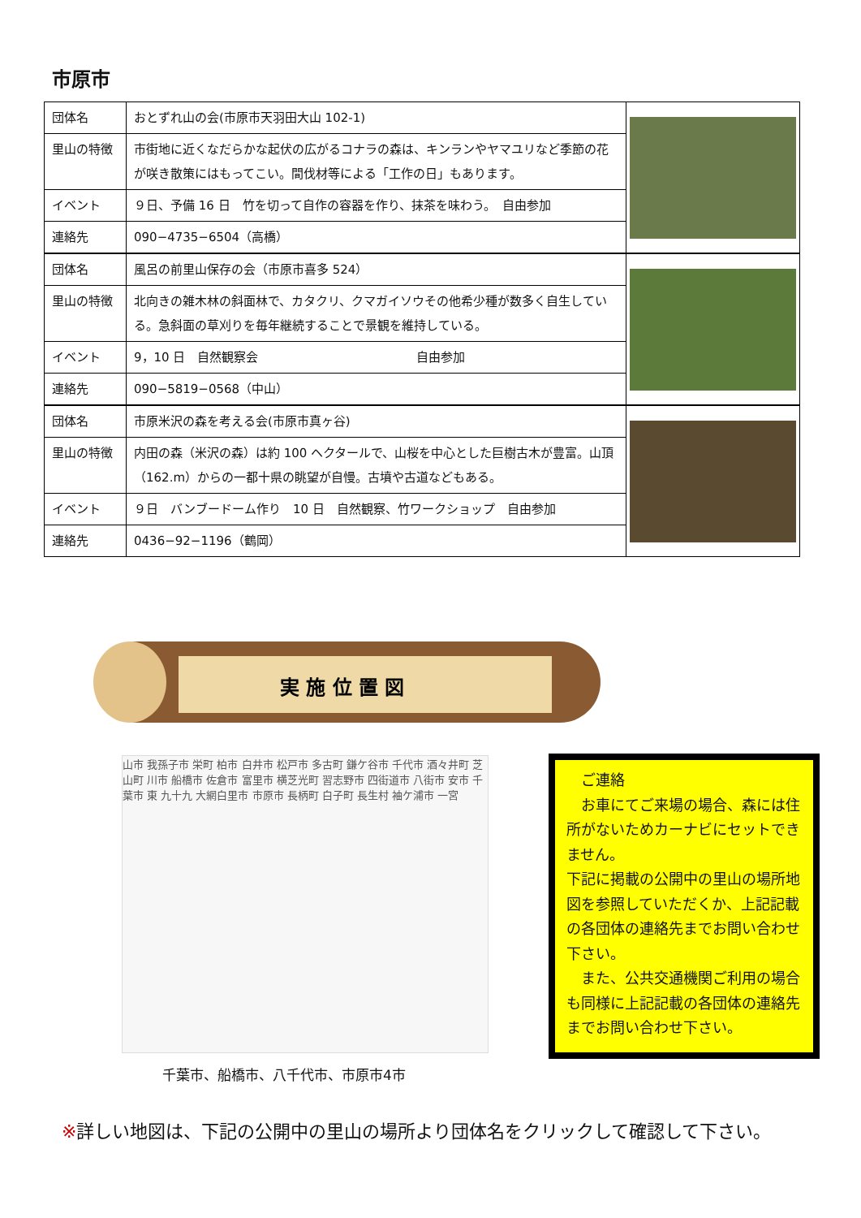市原市
| 団体名 | おとずれ山の会(市原市天羽田大山 102-1) | |
| 里山の特徴 | 市街地に近くなだらかな起伏の広がるコナラの森は、キンランやヤマユリなど季節の花が咲き散策にはもってこい。間伐材等による「工作の日」もあります。 | |
| イベント | ９日、予備 16 日 竹を切って自作の容器を作り、抹茶を味わう。 自由参加 | |
| 連絡先 | 090−4735−6504（高橋） | |
| 団体名 | 風呂の前里山保存の会（市原市喜多 524） | |
| 里山の特徴 | 北向きの雑木林の斜面林で、カタクリ、クマガイソウその他希少種が数多く自生している。急斜面の草刈りを毎年継続することで景観を維持している。 | |
| イベント | 9，10 日 自然観察会 自由参加 | |
| 連絡先 | 090−5819−0568（中山） | |
| 団体名 | 市原米沢の森を考える会(市原市真ヶ谷) | |
| 里山の特徴 | 内田の森（米沢の森）は約 100 ヘクタールで、山桜を中心とした巨樹古木が豊富。山頂（162.m）からの一都十県の眺望が自慢。古墳や古道などもある。 | |
| イベント | ９日 バンブードーム作り 10 日 自然観察、竹ワークショップ 自由参加 | |
| 連絡先 | 0436−92−1196（鶴岡） | |
実 施 位 置 図
山市 我孫子市 栄町 柏市 白井市 松戸市 多古町 鎌ケ谷市 千代市 酒々井町 芝山町 川市 船橋市 佐倉市 富里市 横芝光町 習志野市 四街道市 八街市 安市 千葉市 東 九十九 大網白里市 市原市 長柄町 白子町 長生村 袖ケ浦市 一宮
千葉市、船橋市、八千代市、市原市4市
　ご連絡
　お車にてご来場の場合、森には住所がないためカーナビにセットできません。
下記に掲載の公開中の里山の場所地図を参照していただくか、上記記載の各団体の連絡先までお問い合わせ下さい。
　また、公共交通機関ご利用の場合も同様に上記記載の各団体の連絡先までお問い合わせ下さい。
※詳しい地図は、下記の公開中の里山の場所より団体名をクリックして確認して下さい。